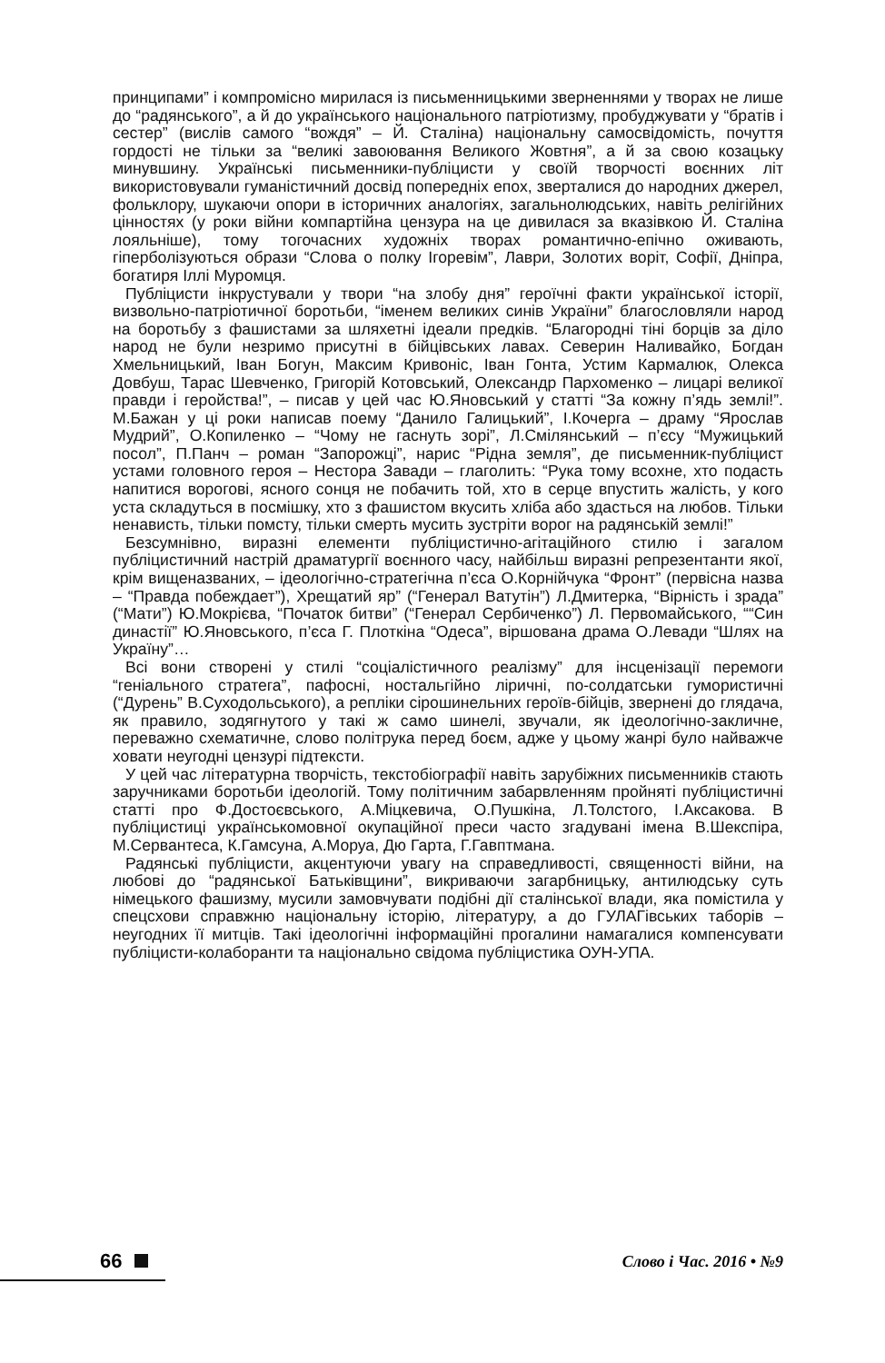принципами” і компромісно мирилася із письменницькими зверненнями у творах не лише до “радянського”, а й до українського національного патріотизму, пробуджувати у “братів і сестер” (вислів самого “вождя” – Й. Сталіна) національну самосвідомість, почуття гордості не тільки за “великі завоювання Великого Жовтня”, а й за свою козацьку минувшину. Українські письменники-публіцисти у своїй творчості воєнних літ використовували гуманістичний досвід попередніх епох, зверталися до народних джерел, фольклору, шукаючи опори в історичних аналогіях, загальнолюдських, навіть релігійних цінностях (у роки війни компартійна цензура на це дивилася за вказівкою Й. Сталіна лояльніше), тому тогочасних художніх творах романтично-епічно оживають, гіперболізуються образи “Слова о полку Ігоревім”, Лаври, Золотих воріт, Софії, Дніпра, богатиря Іллі Муромця.
Публіцисти інкрустували у твори “на злобу дня” героїчні факти української історії, визвольно-патріотичної боротьби, “іменем великих синів України” благословляли народ на боротьбу з фашистами за шляхетні ідеали предків. “Благородні тіні борців за діло народ не були незримо присутні в бійцівських лавах. Северин Наливайко, Богдан Хмельницький, Іван Богун, Максим Кривоніс, Іван Гонта, Устим Кармалюк, Олекса Довбуш, Тарас Шевченко, Григорій Котовський, Олександр Пархоменко – лицарі великої правди і геройства!”, – писав у цей час Ю.Яновський у статті “За кожну п’ядь землі!”. М.Бажан у ці роки написав поему “Данило Галицький”, І.Кочерга – драму “Ярослав Мудрий”, О.Копиленко – “Чому не гаснуть зорі”, Л.Смілянський – п’єсу “Мужицький посол”, П.Панч – роман “Запорожці”, нарис “Рідна земля”, де письменник-публіцист устами головного героя – Нестора Завади – глаголить: “Рука тому всохне, хто подасть напитися ворогові, ясного сонця не побачить той, хто в серце впустить жалість, у кого уста складуться в посмішку, хто з фашистом вкусить хліба або здасться на любов. Тільки ненависть, тільки помсту, тільки смерть мусить зустріти ворог на радянській землі!”
Безсумнівно, виразні елементи публіцистично-агітаційного стилю і загалом публіцистичний настрій драматургії воєнного часу, найбільш виразні репрезентанти якої, крім вищеназваних, – ідеологічно-стратегічна п’єса О.Корнійчука “Фронт” (первісна назва – “Правда побеждает”), Хрещатий яр” (“Генерал Ватутін”) Л.Дмитерка, “Вірність і зрада” (“Мати”) Ю.Мокрієва, “Початок битви” (“Генерал Сербиченко”) Л. Первомайського, ““Син династії” Ю.Яновського, п’єса Г. Плоткіна “Одеса”, віршована драма О.Левади “Шлях на Україну”…
Всі вони створені у стилі “соціалістичного реалізму” для інсценізації перемоги “геніального стратега”, пафосні, ностальгійно ліричні, по-солдатськи гумористичні (“Дурень” В.Суходольського), а репліки сірошинельних героїв-бійців, звернені до глядача, як правило, зодягнутого у такі ж само шинелі, звучали, як ідеологічно-закличне, переважно схематичне, слово політрука перед боєм, адже у цьому жанрі було найважче ховати неугодні цензурі підтексти.
У цей час літературна творчість, текстобіографії навіть зарубіжних письменників стають заручниками боротьби ідеологій. Тому політичним забарвленням пройняті публіцистичні статті про Ф.Достоєвського, А.Міцкевича, О.Пушкіна, Л.Толстого, І.Аксакова. В публіцистиці українськомовної окупаційної преси часто згадувані імена В.Шекспіра, М.Сервантеса, К.Гамсуна, А.Моруа, Дю Гарта, Г.Гавптмана.
Радянські публіцисти, акцентуючи увагу на справедливості, священності війни, на любові до “радянської Батьківщини”, викриваючи загарбницьку, антилюдську суть німецького фашизму, мусили замовчувати подібні дії сталінської влади, яка помістила у спецсхови справжню національну історію, літературу, а до ГУЛАГівських таборів – неугодних її митців. Такі ідеологічні інформаційні прогалини намагалися компенсувати публіцисти-колаборанти та національно свідома публіцистика ОУН-УПА.
66
Слово і Час. 2016 • №9